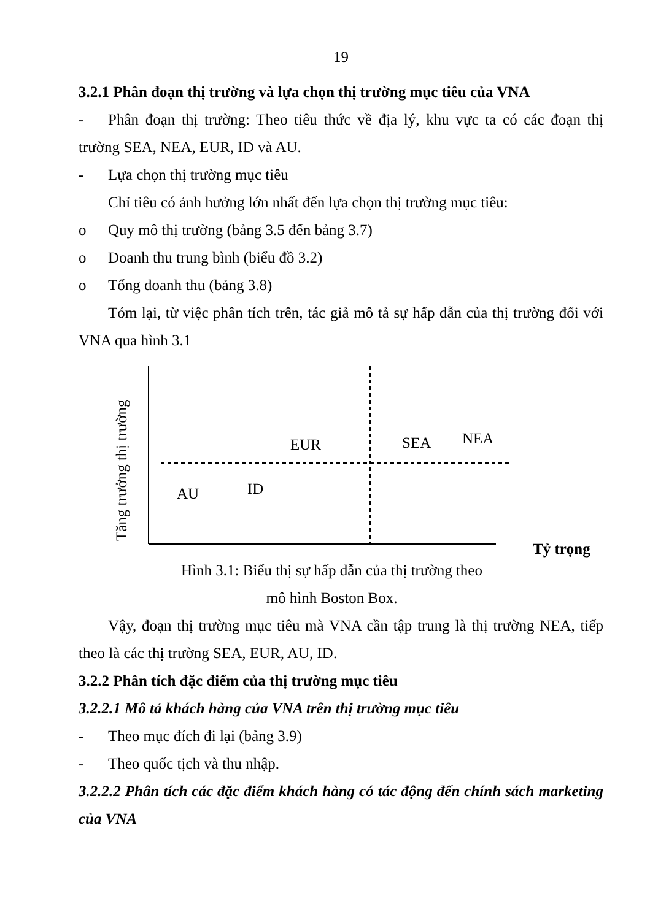19
3.2.1 Phân đoạn thị trường và lựa chọn thị trường mục tiêu của VNA
- Phân đoạn thị trường: Theo tiêu thức về địa lý, khu vực ta có các đoạn thị trường SEA, NEA, EUR, ID và AU.
- Lựa chọn thị trường mục tiêu
Chỉ tiêu có ảnh hưởng lớn nhất đến lựa chọn thị trường mục tiêu:
o Quy mô thị trường (bảng 3.5 đến bảng 3.7)
o Doanh thu trung bình (biểu đồ 3.2)
o Tổng doanh thu (bảng 3.8)
Tóm lại, từ việc phân tích trên, tác giả mô tả sự hấp dẫn của thị trường đối với VNA qua hình 3.1
Tăng trưởng thị trường
EUR SEA NEA
AU ID
Tỷ trọng
Hình 3.1: Biểu thị sự hấp dẫn của thị trường theo
mô hình Boston Box.
Vậy, đoạn thị trường mục tiêu mà VNA cần tập trung là thị trường NEA, tiếp theo là các thị trường SEA, EUR, AU, ID.
3.2.2 Phân tích đặc điểm của thị trường mục tiêu
3.2.2.1 Mô tả khách hàng của VNA trên thị trường mục tiêu
- Theo mục đích đi lại (bảng 3.9)
- Theo quốc tịch và thu nhập.
3.2.2.2 Phân tích các đặc điểm khách hàng có tác động đến chính sách marketing của VNA